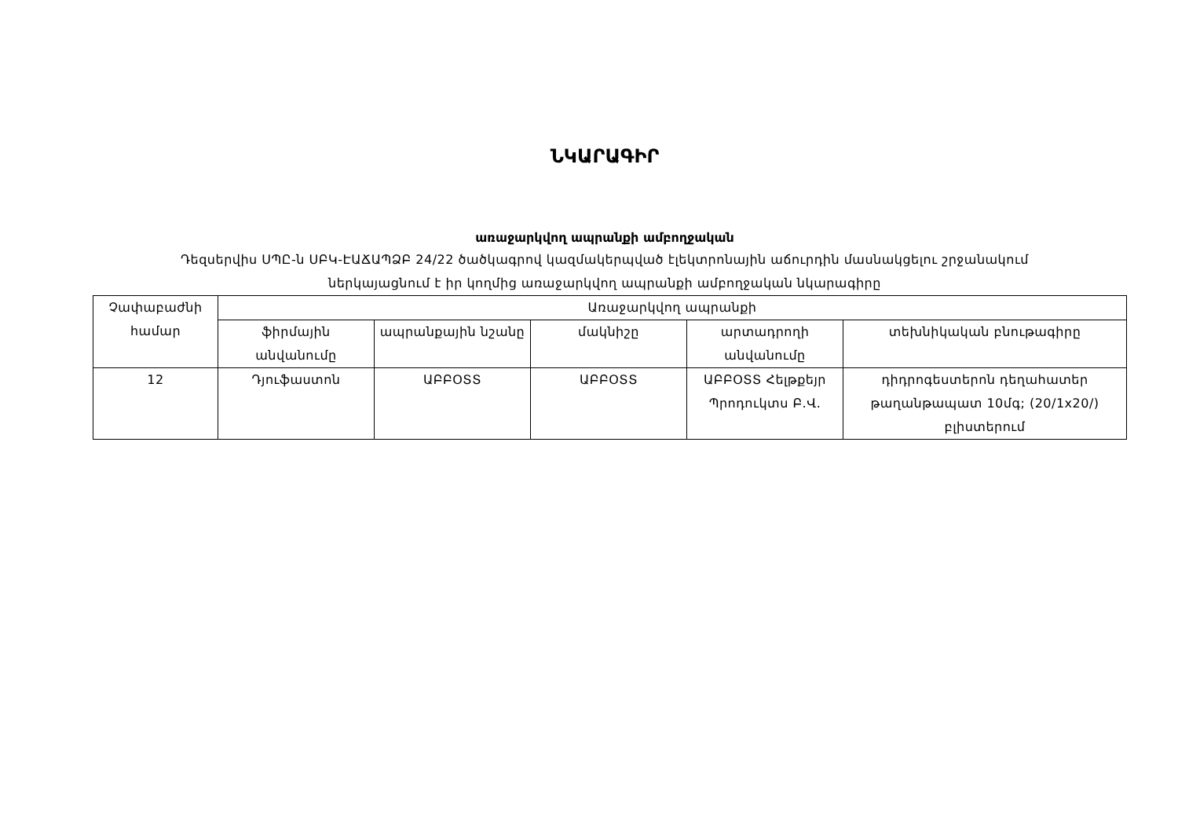ՆԿԱՐԱԳԻՐ
առաջարկվող ապրանքի ամբողջական
Դեզսերվիս ՍՊԸ-ն ՍԲԿ-ԷԱՃԱՊՁԲ 24/22 ծածկագրով կազմակերպված էլեկտրոնային աճուրդին մասնակցելու շրջանակում
ներկայացնում է իր կողմից առաջարկվող ապրանքի ամբողջական նկարագիրը
| Չափաբաժնի համար | Առաջարկվող ապրանքի | | | | |
| --- | --- | --- | --- | --- | --- |
| | ֆիրմային անվանումը | ապրանքային նշանը | մակնիշը | արտադրողի անվանումը | տեխնիկական բնութագիրը |
| 12 | Դյուֆաստոն | ԱԲԲՕՏՏ | ԱԲԲՕՏՏ | ԱԲԲՕՏՏ Հելթքեյր Պրոդուկտս Բ.Վ. | դիդրոգեստերոն դեղահատեր թաղանթապատ 10մգ; (20/1x20/) բլիստերում |